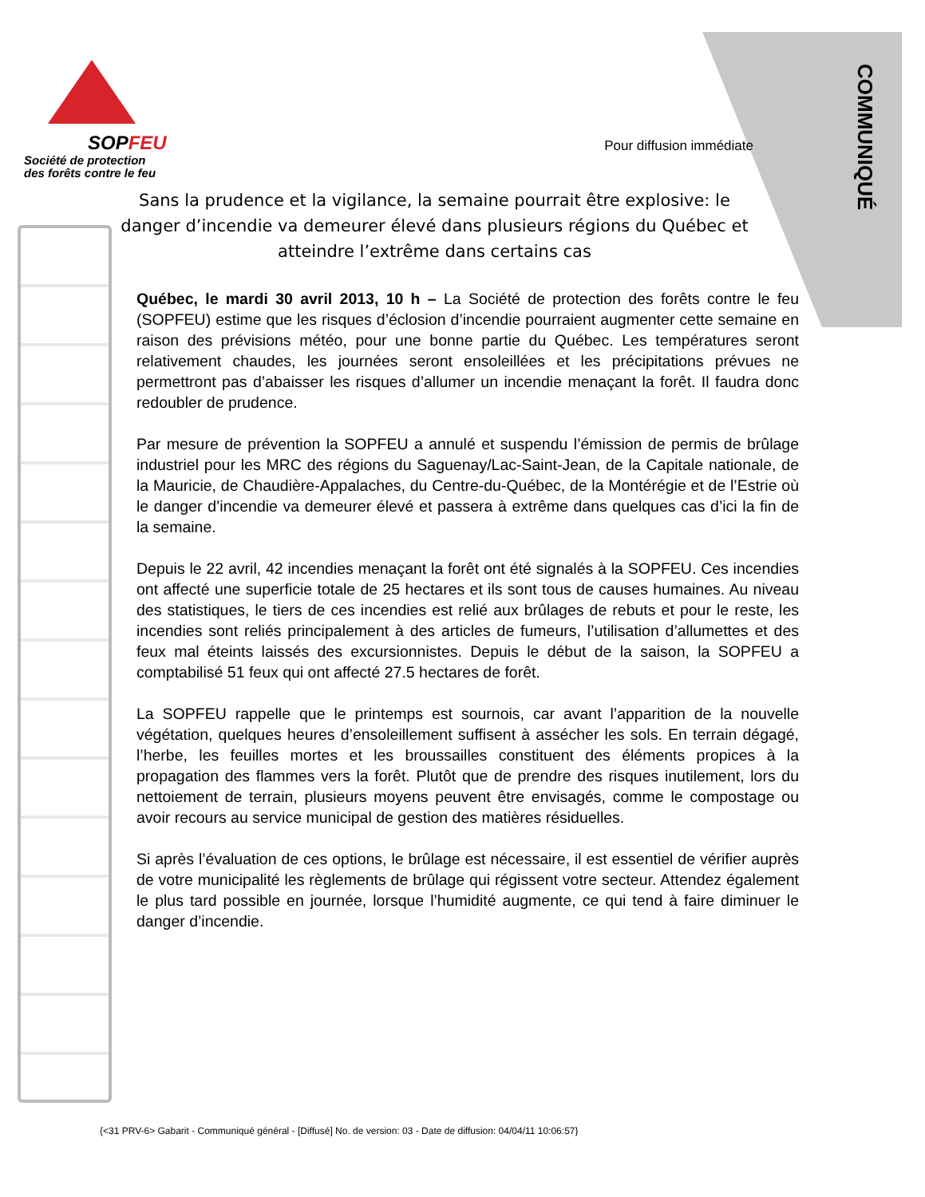SOPFEU
Société de protection
des forêts contre le feu
Pour diffusion immédiate
COMMUNIQUÉ
Sans la prudence et la vigilance, la semaine pourrait être explosive: le danger d’incendie va demeurer élevé dans plusieurs régions du Québec et atteindre l’extrême dans certains cas
Québec, le mardi 30 avril 2013, 10 h – La Société de protection des forêts contre le feu (SOPFEU) estime que les risques d’éclosion d’incendie pourraient augmenter cette semaine en raison des prévisions météo, pour une bonne partie du Québec. Les températures seront relativement chaudes, les journées seront ensoleillées et les précipitations prévues ne permettront pas d’abaisser les risques d’allumer un incendie menaçant la forêt. Il faudra donc redoubler de prudence.
Par mesure de prévention la SOPFEU a annulé et suspendu l’émission de permis de brûlage industriel pour les MRC des régions du Saguenay/Lac-Saint-Jean, de la Capitale nationale, de la Mauricie, de Chaudière-Appalaches, du Centre-du-Québec, de la Montérégie et de l’Estrie où le danger d’incendie va demeurer élevé et passera à extrême dans quelques cas d’ici la fin de la semaine.
Depuis le 22 avril, 42 incendies menaçant la forêt ont été signalés à la SOPFEU. Ces incendies ont affecté une superficie totale de 25 hectares et ils sont tous de causes humaines. Au niveau des statistiques, le tiers de ces incendies est relié aux brûlages de rebuts et pour le reste, les incendies sont reliés principalement à des articles de fumeurs, l’utilisation d’allumettes et des feux mal éteints laissés des excursionnistes. Depuis le début de la saison, la SOPFEU a comptabilisé 51 feux qui ont affecté 27.5 hectares de forêt.
La SOPFEU rappelle que le printemps est sournois, car avant l’apparition de la nouvelle végétation, quelques heures d’ensoleillement suffisent à assécher les sols. En terrain dégagé, l’herbe, les feuilles mortes et les broussailles constituent des éléments propices à la propagation des flammes vers la forêt. Plutôt que de prendre des risques inutilement, lors du nettoiement de terrain, plusieurs moyens peuvent être envisagés, comme le compostage ou avoir recours au service municipal de gestion des matières résiduelles.
Si après l’évaluation de ces options, le brûlage est nécessaire, il est essentiel de vérifier auprès de votre municipalité les règlements de brûlage qui régissent votre secteur. Attendez également le plus tard possible en journée, lorsque l’humidité augmente, ce qui tend à faire diminuer le danger d’incendie.
{<31 PRV-6> Gabarit - Communiqué général - [Diffusé] No. de version: 03 - Date de diffusion: 04/04/11 10:06:57}